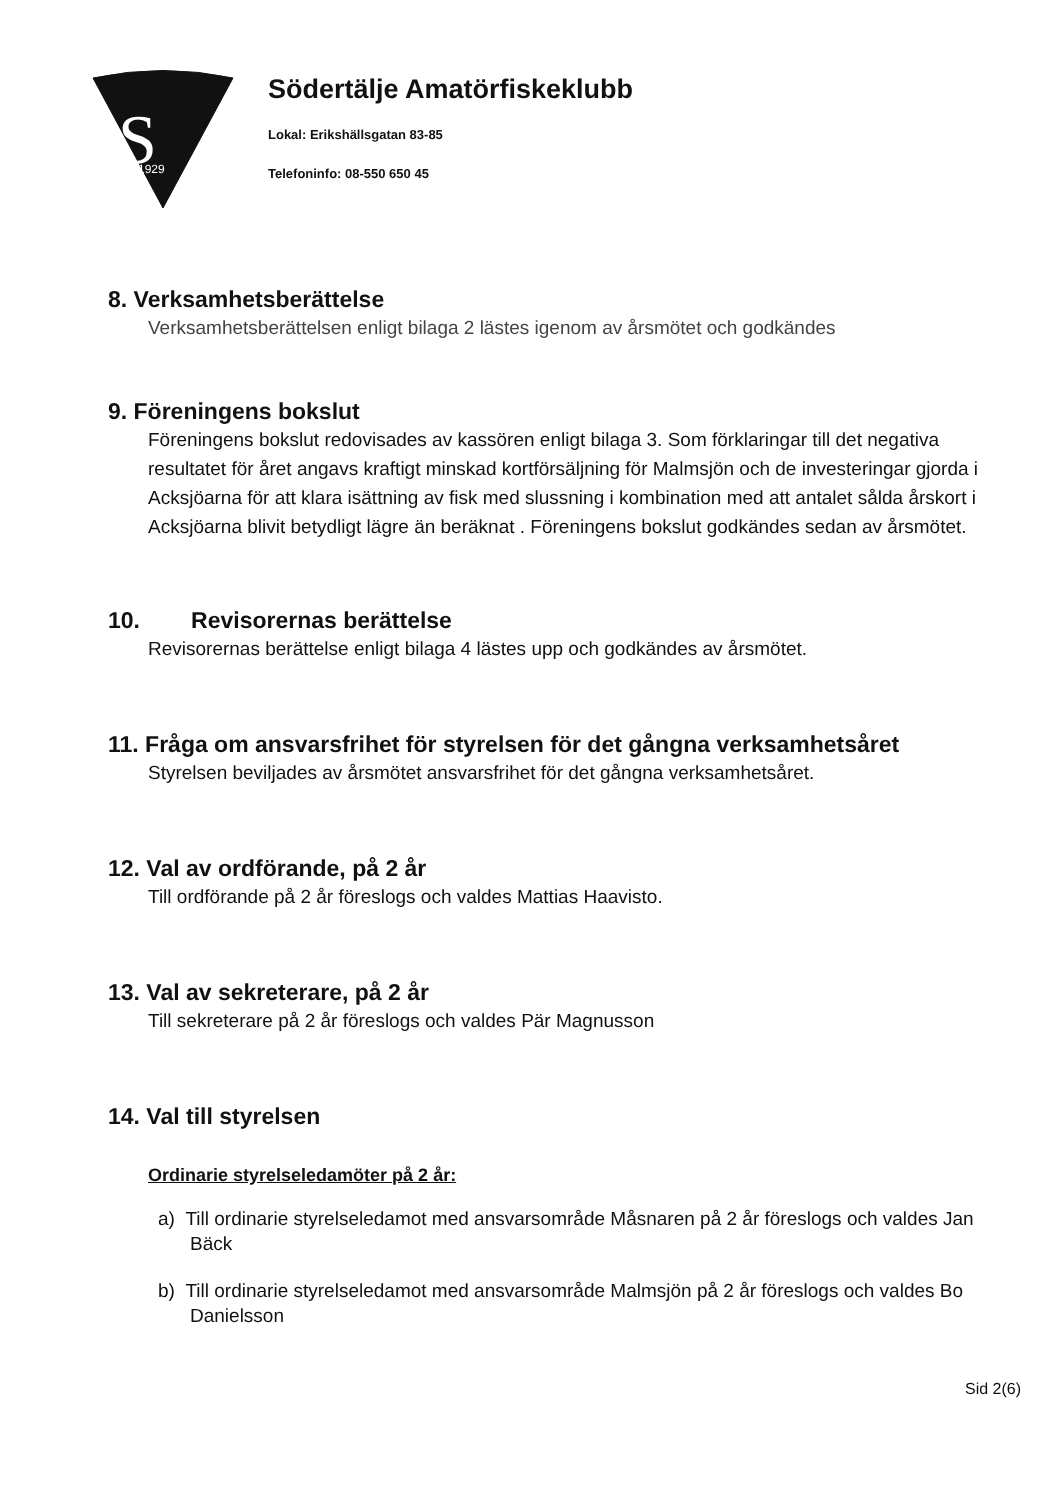S
1929
Södertälje Amatörfiskeklubb
Lokal: Erikshällsgatan 83-85
Telefoninfo: 08-550 650 45
8. Verksamhetsberättelse
Verksamhetsberättelsen enligt bilaga 2 lästes igenom av årsmötet och godkändes
9. Föreningens bokslut
Föreningens bokslut redovisades av kassören enligt bilaga 3. Som förklaringar till det negativa resultatet för året angavs kraftigt minskad kortförsäljning för Malmsjön och de investeringar gjorda i Acksjöarna för att klara isättning av fisk med slussning i kombination med att antalet sålda årskort i Acksjöarna blivit betydligt lägre än beräknat . Föreningens bokslut godkändes sedan av årsmötet.
10. Revisorernas berättelse
Revisorernas berättelse enligt bilaga 4 lästes upp och godkändes av årsmötet.
11. Fråga om ansvarsfrihet för styrelsen för det gångna verksamhetsåret
Styrelsen beviljades av årsmötet ansvarsfrihet för det gångna verksamhetsåret.
12. Val av ordförande, på 2 år
Till ordförande på 2 år föreslogs och valdes Mattias Haavisto.
13. Val av sekreterare, på 2 år
Till sekreterare på 2 år föreslogs och valdes Pär Magnusson
14. Val till styrelsen
Ordinarie styrelseledamöter på 2 år:
a) Till ordinarie styrelseledamot med ansvarsområde Måsnaren på 2 år föreslogs och valdes Jan Bäck
b) Till ordinarie styrelseledamot med ansvarsområde Malmsjön på 2 år föreslogs och valdes Bo Danielsson
Sid 2(6)